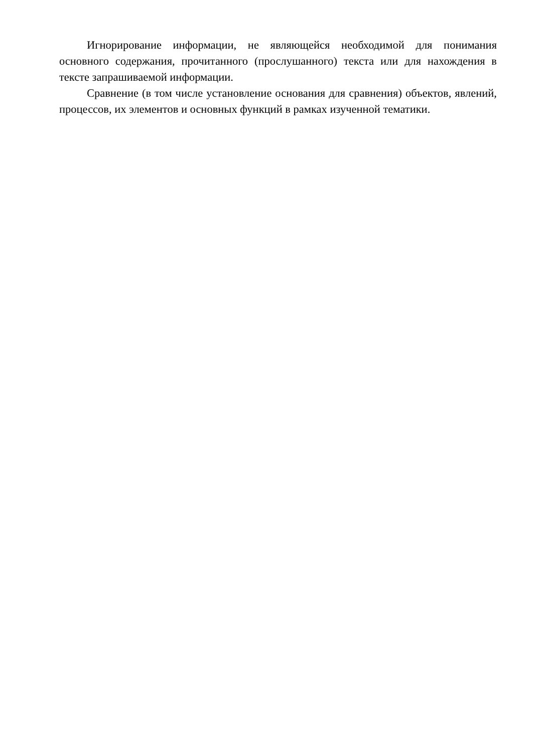Игнорирование информации, не являющейся необходимой для понимания основного содержания, прочитанного (прослушанного) текста или для нахождения в тексте запрашиваемой информации.
Сравнение (в том числе установление основания для сравнения) объектов, явлений, процессов, их элементов и основных функций в рамках изученной тематики.